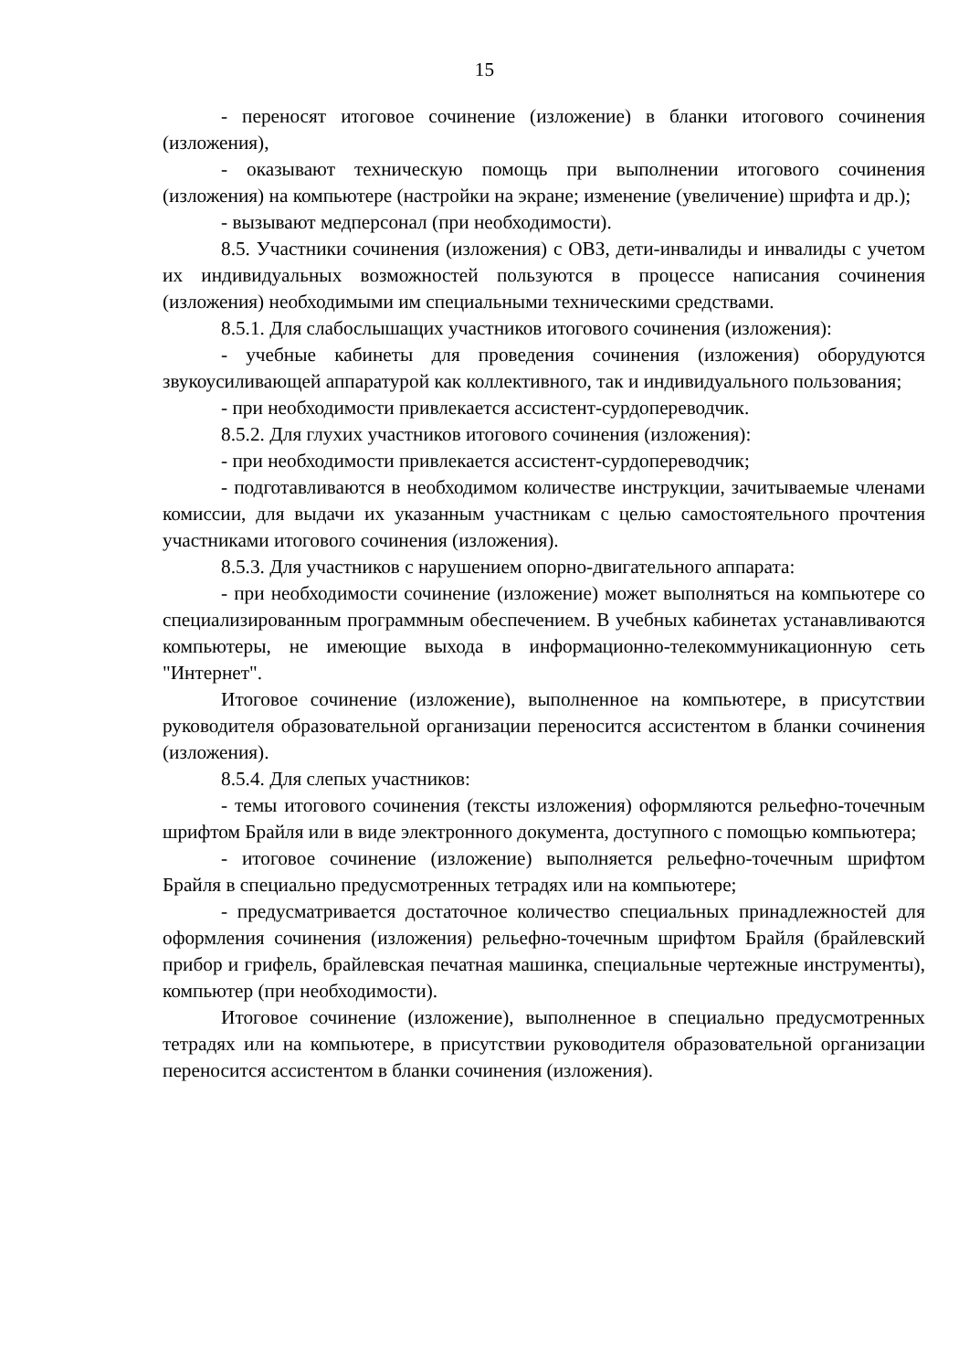15
- переносят итоговое сочинение (изложение) в бланки итогового сочинения (изложения),
- оказывают техническую помощь при выполнении итогового сочинения (изложения) на компьютере (настройки на экране; изменение (увеличение) шрифта и др.);
- вызывают медперсонал (при необходимости).
8.5. Участники сочинения (изложения) с ОВЗ, дети-инвалиды и инвалиды с учетом их индивидуальных возможностей пользуются в процессе написания сочинения (изложения) необходимыми им специальными техническими средствами.
8.5.1. Для слабослышащих участников итогового сочинения (изложения):
- учебные кабинеты для проведения сочинения (изложения) оборудуются звукоусиливающей аппаратурой как коллективного, так и индивидуального пользования;
- при необходимости привлекается ассистент-сурдопереводчик.
8.5.2. Для глухих участников итогового сочинения (изложения):
- при необходимости привлекается ассистент-сурдопереводчик;
- подготавливаются в необходимом количестве инструкции, зачитываемые членами комиссии, для выдачи их указанным участникам с целью самостоятельного прочтения участниками итогового сочинения (изложения).
8.5.3. Для участников с нарушением опорно-двигательного аппарата:
- при необходимости сочинение (изложение) может выполняться на компьютере со специализированным программным обеспечением. В учебных кабинетах устанавливаются компьютеры, не имеющие выхода в информационно-телекоммуникационную сеть "Интернет".
Итоговое сочинение (изложение), выполненное на компьютере, в присутствии руководителя образовательной организации переносится ассистентом в бланки сочинения (изложения).
8.5.4. Для слепых участников:
- темы итогового сочинения (тексты изложения) оформляются рельефно-точечным шрифтом Брайля или в виде электронного документа, доступного с помощью компьютера;
- итоговое сочинение (изложение) выполняется рельефно-точечным шрифтом Брайля в специально предусмотренных тетрадях или на компьютере;
- предусматривается достаточное количество специальных принадлежностей для оформления сочинения (изложения) рельефно-точечным шрифтом Брайля (брайлевский прибор и грифель, брайлевская печатная машинка, специальные чертежные инструменты), компьютер (при необходимости).
Итоговое сочинение (изложение), выполненное в специально предусмотренных тетрадях или на компьютере, в присутствии руководителя образовательной организации переносится ассистентом в бланки сочинения (изложения).